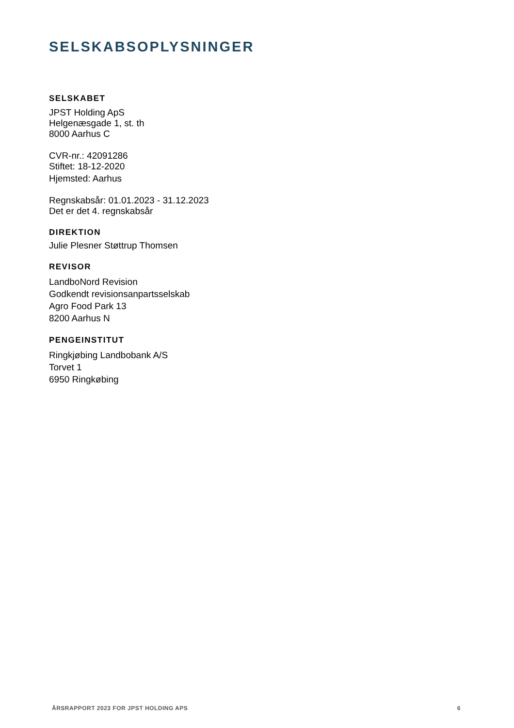SELSKABSOPLYSNINGER
SELSKABET
JPST Holding ApS
Helgenæsgade 1, st. th
8000 Aarhus C
CVR-nr.: 42091286
Stiftet: 18-12-2020
Hjemsted: Aarhus
Regnskabsår: 01.01.2023 - 31.12.2023
Det er det 4. regnskabsår
DIREKTION
Julie Plesner Støttrup Thomsen
REVISOR
LandboNord Revision
Godkendt revisionsanpartsselskab
Agro Food Park 13
8200 Aarhus N
PENGEINSTITUT
Ringkjøbing Landbobank A/S
Torvet 1
6950 Ringkøbing
ÅRSRAPPORT 2023 FOR JPST HOLDING APS 6